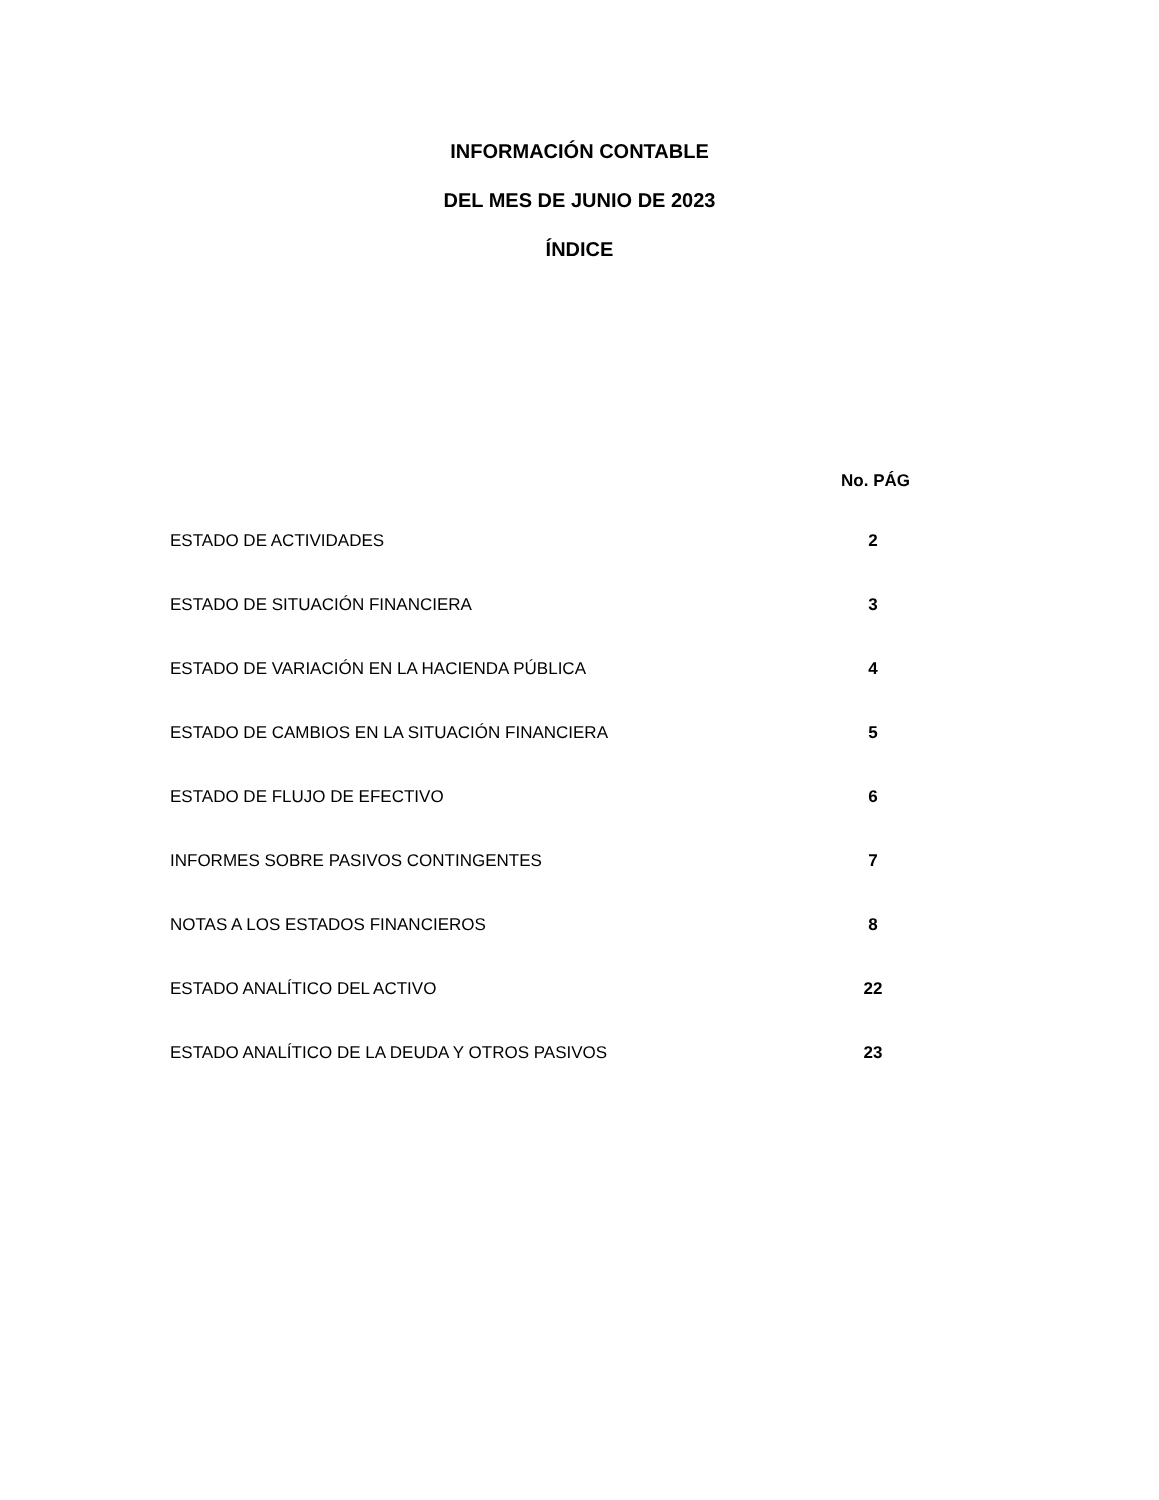INFORMACIÓN CONTABLE
DEL MES DE JUNIO DE 2023
ÍNDICE
No. PÁG
ESTADO DE ACTIVIDADES 2
ESTADO DE SITUACIÓN FINANCIERA 3
ESTADO DE VARIACIÓN EN LA HACIENDA PÚBLICA 4
ESTADO DE CAMBIOS EN LA SITUACIÓN FINANCIERA 5
ESTADO DE FLUJO DE EFECTIVO 6
INFORMES SOBRE PASIVOS CONTINGENTES 7
NOTAS A LOS ESTADOS FINANCIEROS 8
ESTADO ANALÍTICO DEL ACTIVO 22
ESTADO ANALÍTICO DE LA DEUDA Y OTROS PASIVOS 23